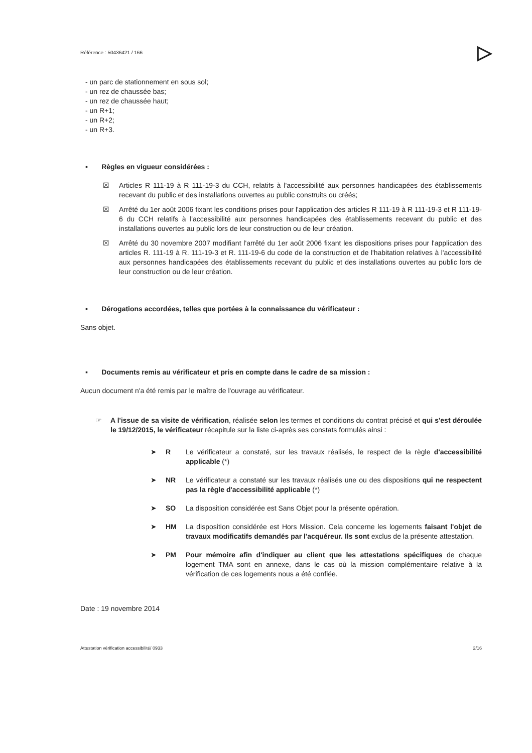Référence : 50436421 / 166 ▷
- un parc de stationnement en sous sol;
- un rez de chaussée bas;
- un rez de chaussée haut;
- un R+1;
- un R+2;
- un R+3.
▪ Règles en vigueur considérées :
☒ Articles R 111-19 à R 111-19-3 du CCH, relatifs à l'accessibilité aux personnes handicapées des établissements recevant du public et des installations ouvertes au public construits ou créés;
☒ Arrêté du 1er août 2006 fixant les conditions prises pour l'application des articles R 111-19 à R 111-19-3 et R 111-19-6 du CCH relatifs à l'accessibilité aux personnes handicapées des établissements recevant du public et des installations ouvertes au public lors de leur construction ou de leur création.
☒ Arrêté du 30 novembre 2007 modifiant l'arrêté du 1er août 2006 fixant les dispositions prises pour l'application des articles R. 111-19 à R. 111-19-3 et R. 111-19-6 du code de la construction et de l'habitation relatives à l'accessibilité aux personnes handicapées des établissements recevant du public et des installations ouvertes au public lors de leur construction ou de leur création.
▪ Dérogations accordées, telles que portées à la connaissance du vérificateur :
Sans objet.
▪ Documents remis au vérificateur et pris en compte dans le cadre de sa mission :
Aucun document n'a été remis par le maître de l'ouvrage au vérificateur.
☞ A l'issue de sa visite de vérification, réalisée selon les termes et conditions du contrat précisé et qui s'est déroulée le 19/12/2015, le vérificateur récapitule sur la liste ci-après ses constats formulés ainsi :
➤ R Le vérificateur a constaté, sur les travaux réalisés, le respect de la règle d'accessibilité applicable (*)
➤ NR Le vérificateur a constaté sur les travaux réalisés une ou des dispositions qui ne respectent pas la règle d'accessibilité applicable (*)
➤ SO La disposition considérée est Sans Objet pour la présente opération.
➤ HM La disposition considérée est Hors Mission. Cela concerne les logements faisant l'objet de travaux modificatifs demandés par l'acquéreur. Ils sont exclus de la présente attestation.
➤ PM Pour mémoire afin d'indiquer au client que les attestations spécifiques de chaque logement TMA sont en annexe, dans le cas où la mission complémentaire relative à la vérification de ces logements nous a été confiée.
Date : 19 novembre 2014
Attestation vérification accessibilité/ 0933 2/16